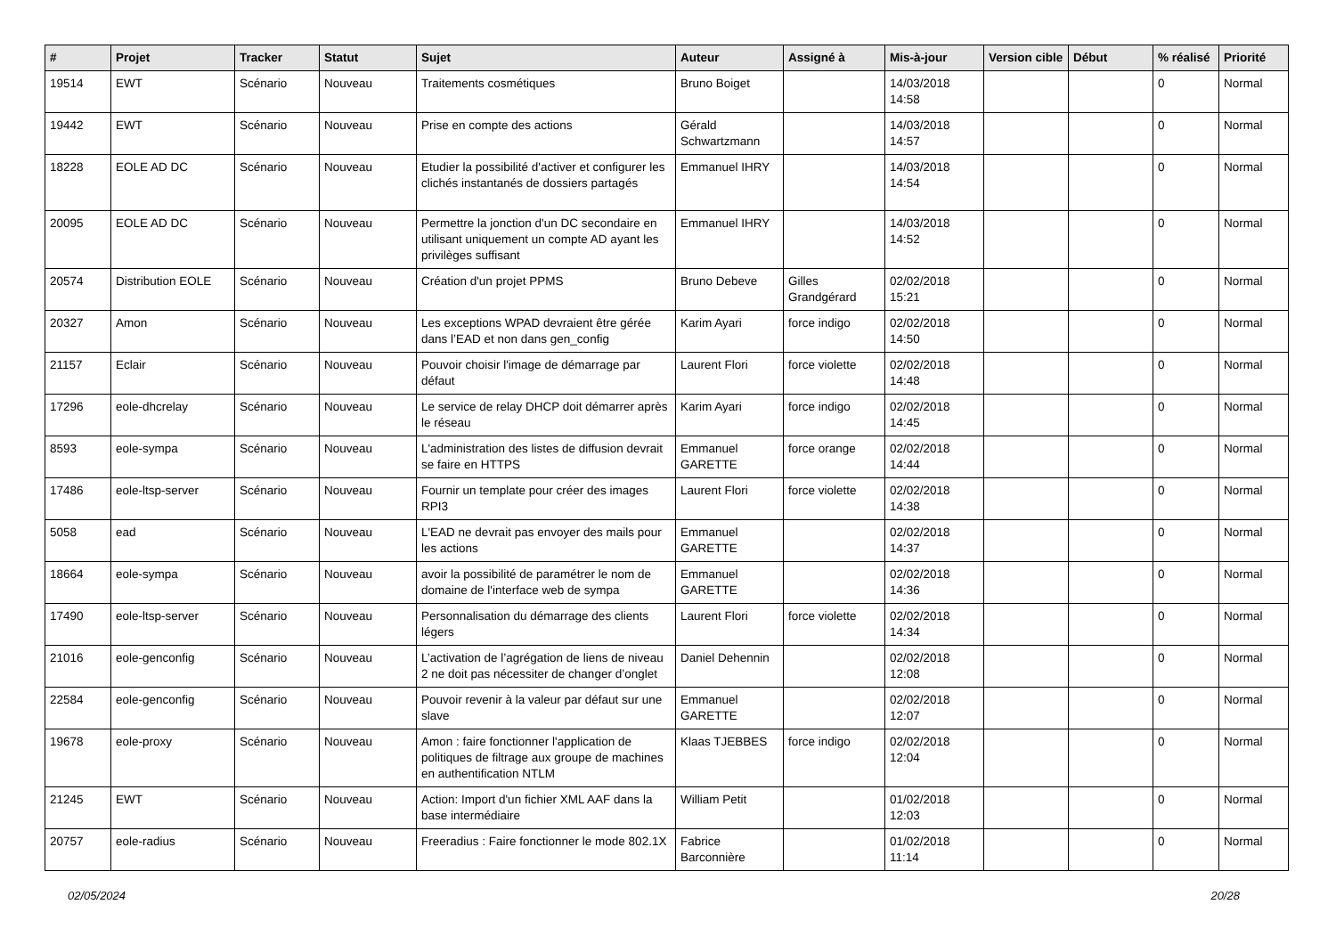| # | Projet | Tracker | Statut | Sujet | Auteur | Assigné à | Mis-à-jour | Version cible | Début | % réalisé | Priorité |
| --- | --- | --- | --- | --- | --- | --- | --- | --- | --- | --- | --- |
| 19514 | EWT | Scénario | Nouveau | Traitements cosmétiques | Bruno Boiget | | 14/03/2018 14:58 | | | 0 | Normal |
| 19442 | EWT | Scénario | Nouveau | Prise en compte des actions | Gérald Schwartzmann | | 14/03/2018 14:57 | | | 0 | Normal |
| 18228 | EOLE AD DC | Scénario | Nouveau | Etudier la possibilité d'activer et configurer les clichés instantanés de dossiers partagés | Emmanuel IHRY | | 14/03/2018 14:54 | | | 0 | Normal |
| 20095 | EOLE AD DC | Scénario | Nouveau | Permettre la jonction d'un DC secondaire en utilisant uniquement un compte AD ayant les privilèges suffisant | Emmanuel IHRY | | 14/03/2018 14:52 | | | 0 | Normal |
| 20574 | Distribution EOLE | Scénario | Nouveau | Création d'un projet PPMS | Bruno Debeve | Gilles Grandgérard | 02/02/2018 15:21 | | | 0 | Normal |
| 20327 | Amon | Scénario | Nouveau | Les exceptions WPAD devraient être gérée dans l’EAD et non dans gen_config | Karim Ayari | force indigo | 02/02/2018 14:50 | | | 0 | Normal |
| 21157 | Eclair | Scénario | Nouveau | Pouvoir choisir l'image de démarrage par défaut | Laurent Flori | force violette | 02/02/2018 14:48 | | | 0 | Normal |
| 17296 | eole-dhcrelay | Scénario | Nouveau | Le service de relay DHCP doit démarrer après le réseau | Karim Ayari | force indigo | 02/02/2018 14:45 | | | 0 | Normal |
| 8593 | eole-sympa | Scénario | Nouveau | L'administration des listes de diffusion devrait se faire en HTTPS | Emmanuel GARETTE | force orange | 02/02/2018 14:44 | | | 0 | Normal |
| 17486 | eole-ltsp-server | Scénario | Nouveau | Fournir un template pour créer des images RPI3 | Laurent Flori | force violette | 02/02/2018 14:38 | | | 0 | Normal |
| 5058 | ead | Scénario | Nouveau | L'EAD ne devrait pas envoyer des mails pour les actions | Emmanuel GARETTE | | 02/02/2018 14:37 | | | 0 | Normal |
| 18664 | eole-sympa | Scénario | Nouveau | avoir la possibilité de paramétrer le nom de domaine de l'interface web de sympa | Emmanuel GARETTE | | 02/02/2018 14:36 | | | 0 | Normal |
| 17490 | eole-ltsp-server | Scénario | Nouveau | Personnalisation du démarrage des clients légers | Laurent Flori | force violette | 02/02/2018 14:34 | | | 0 | Normal |
| 21016 | eole-genconfig | Scénario | Nouveau | L’activation de l’agrégation de liens de niveau 2 ne doit pas nécessiter de changer d’onglet | Daniel Dehennin | | 02/02/2018 12:08 | | | 0 | Normal |
| 22584 | eole-genconfig | Scénario | Nouveau | Pouvoir revenir à la valeur par défaut sur une slave | Emmanuel GARETTE | | 02/02/2018 12:07 | | | 0 | Normal |
| 19678 | eole-proxy | Scénario | Nouveau | Amon : faire fonctionner l'application de politiques de filtrage aux groupe de machines en authentification NTLM | Klaas TJEBBES | force indigo | 02/02/2018 12:04 | | | 0 | Normal |
| 21245 | EWT | Scénario | Nouveau | Action: Import d'un fichier XML AAF dans la base intermédiaire | William Petit | | 01/02/2018 12:03 | | | 0 | Normal |
| 20757 | eole-radius | Scénario | Nouveau | Freeradius : Faire fonctionner le mode 802.1X | Fabrice Barconnière | | 01/02/2018 11:14 | | | 0 | Normal |
02/05/2024 20/28